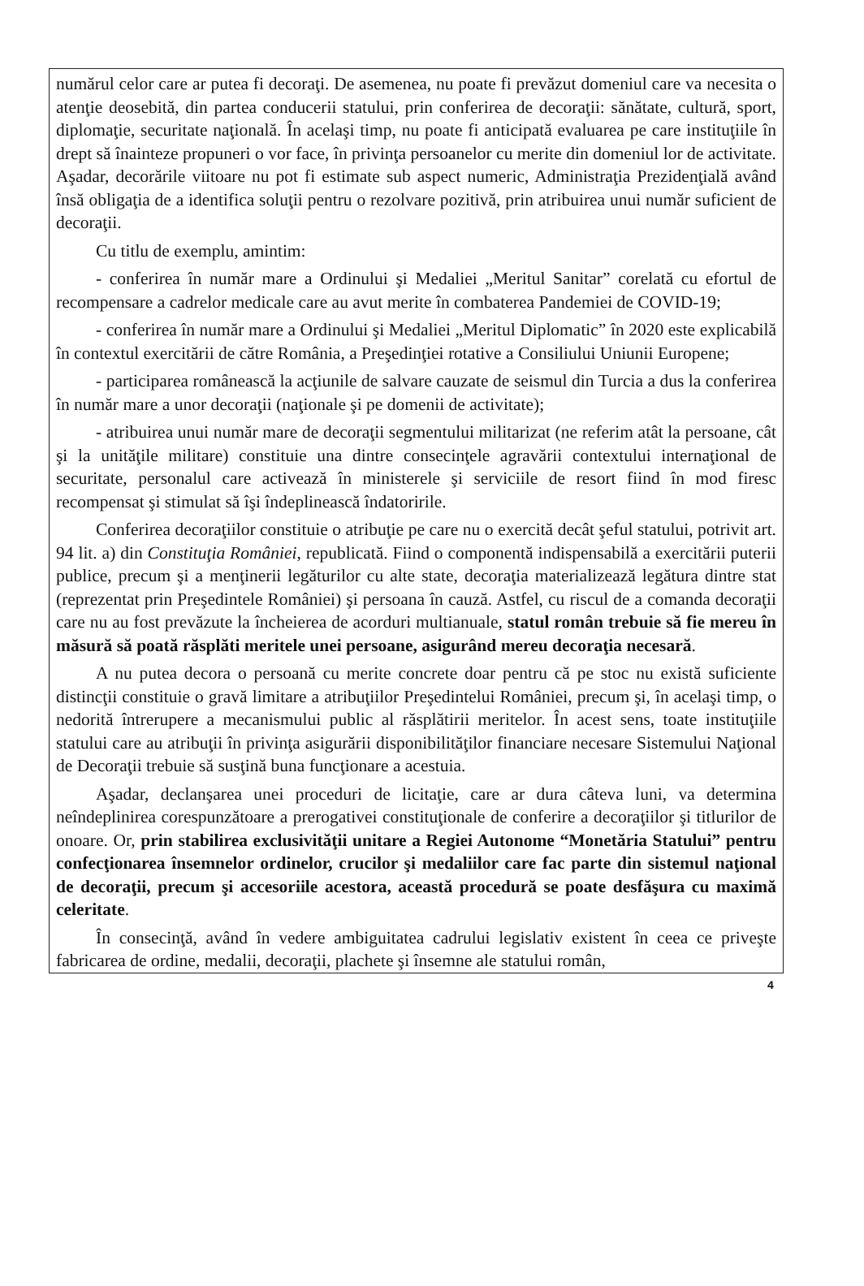numărul celor care ar putea fi decoraţi. De asemenea, nu poate fi prevăzut domeniul care va necesita o atenţie deosebită, din partea conducerii statului, prin conferirea de decoraţii: sănătate, cultură, sport, diplomaţie, securitate naţională. În acelaşi timp, nu poate fi anticipată evaluarea pe care instituţiile în drept să înainteze propuneri o vor face, în privinţa persoanelor cu merite din domeniul lor de activitate. Aşadar, decorările viitoare nu pot fi estimate sub aspect numeric, Administraţia Prezidenţială având însă obligaţia de a identifica soluţii pentru o rezolvare pozitivă, prin atribuirea unui număr suficient de decoraţii.
Cu titlu de exemplu, amintim:
- conferirea în număr mare a Ordinului şi Medaliei „Meritul Sanitar” corelată cu efortul de recompensare a cadrelor medicale care au avut merite în combaterea Pandemiei de COVID-19;
- conferirea în număr mare a Ordinului şi Medaliei „Meritul Diplomatic” în 2020 este explicabilă în contextul exercitării de către România, a Preşedinţiei rotative a Consiliului Uniunii Europene;
- participarea românească la acţiunile de salvare cauzate de seismul din Turcia a dus la conferirea în număr mare a unor decoraţii (naţionale şi pe domenii de activitate);
- atribuirea unui număr mare de decoraţii segmentului militarizat (ne referim atât la persoane, cât şi la unităţile militare) constituie una dintre consecinţele agravării contextului internaţional de securitate, personalul care activează în ministerele şi serviciile de resort fiind în mod firesc recompensat şi stimulat să îşi îndeplinească îndatoririle.
Conferirea decoraţiilor constituie o atribuţie pe care nu o exercită decât şeful statului, potrivit art. 94 lit. a) din Constituţia României, republicată. Fiind o componentă indispensabilă a exercitării puterii publice, precum şi a menţinerii legăturilor cu alte state, decoraţia materializează legătura dintre stat (reprezentat prin Preşedintele României) şi persoana în cauză. Astfel, cu riscul de a comanda decoraţii care nu au fost prevăzute la încheierea de acorduri multianuale, statul român trebuie să fie mereu în măsură să poată răsplăti meritele unei persoane, asigurând mereu decoraţia necesară.
A nu putea decora o persoană cu merite concrete doar pentru că pe stoc nu există suficiente distincţii constituie o gravă limitare a atribuţiilor Preşedintelui României, precum şi, în acelaşi timp, o nedorită întrerupere a mecanismului public al răsplătirii meritelor. În acest sens, toate instituţiile statului care au atribuţii în privinţa asigurării disponibilităţilor financiare necesare Sistemului Naţional de Decoraţii trebuie să susţină buna funcţionare a acestuia.
Aşadar, declanşarea unei proceduri de licitaţie, care ar dura câteva luni, va determina neîndeplinirea corespunzătoare a prerogativei constituţionale de conferire a decoraţiilor şi titlurilor de onoare. Or, prin stabilirea exclusivităţii unitare a Regiei Autonome “Monetăria Statului” pentru confecţionarea însemnelor ordinelor, crucilor şi medaliilor care fac parte din sistemul naţional de decoraţii, precum şi accesoriile acestora, această procedură se poate desfăşura cu maximă celeritate.
În consecinţă, având în vedere ambiguitatea cadrului legislativ existent în ceea ce priveşte fabricarea de ordine, medalii, decoraţii, plachete şi însemne ale statului român,
4